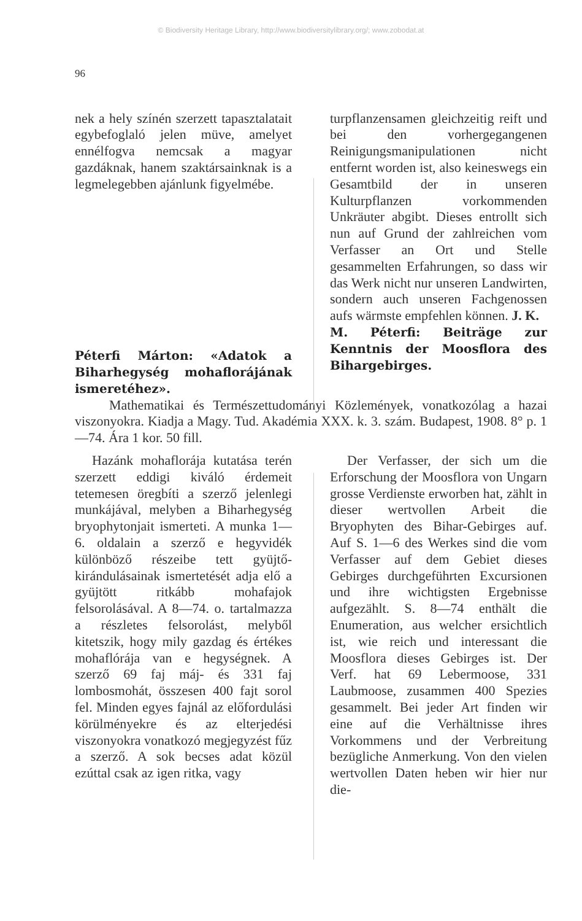© Biodiversity Heritage Library, http://www.biodiversitylibrary.org/; www.zobodat.at
96
nek a hely színén szerzett tapasztalatait egybefoglaló jelen müve, amelyet ennélfogva nemcsak a magyar gazdáknak, hanem szaktársainknak is a legmelegebben ajánlunk figyelmébe.
Péterfi Márton: «Adatok a Biharhegység mohaflorájának ismeretéhez».
turpflanzensamen gleichzeitig reift und bei den vorhergegangenen Reinigungsmanipulationen nicht entfernt worden ist, also keineswegs ein Gesamtbild der in unseren Kulturpflanzen vorkommenden Unkräuter abgibt. Dieses entrollt sich nun auf Grund der zahlreichen vom Verfasser an Ort und Stelle gesammelten Erfahrungen, so dass wir das Werk nicht nur unseren Landwirten, sondern auch unseren Fachgenossen aufs wärmste empfehlen können. J. K.
M. Péterfi: Beiträge zur Kenntnis der Moosflora des Bihargebirges.
Mathematikai és Természettudományi Közlemények, vonatkozólag a hazai viszonyokra. Kiadja a Magy. Tud. Akadémia XXX. k. 3. szám. Budapest, 1908. 8° p. 1—74. Ára 1 kor. 50 fill.
Hazánk mohaflorája kutatása terén szerzett eddigi kiváló érdemeit tetemesen öregbíti a szerző jelenlegi munkájával, melyben a Biharhegység bryophytonjait ismerteti. A munka 1—6. oldalain a szerző e hegyvidék különböző részeibe tett gyüjtő-kirándulásainak ismertetését adja elő a gyüjtött ritkább mohafajok felsorolásával. A 8—74. o. tartalmazza a részletes felsorolást, melyből kitetszik, hogy mily gazdag és értékes mohaflórája van e hegységnek. A szerző 69 faj máj- és 331 faj lombosmohát, összesen 400 fajt sorol fel. Minden egyes fajnál az előfordulási körülményekre és az elterjedési viszonyokra vonatkozó megjegyzést fűz a szerző. A sok becses adat közül ezúttal csak az igen ritka, vagy
Der Verfasser, der sich um die Erforschung der Moosflora von Ungarn grosse Verdienste erworben hat, zählt in dieser wertvollen Arbeit die Bryophyten des Bihar-Gebirges auf. Auf S. 1—6 des Werkes sind die vom Verfasser auf dem Gebiet dieses Gebirges durchgeführten Excursionen und ihre wichtigsten Ergebnisse aufgezählt. S. 8—74 enthält die Enumeration, aus welcher ersichtlich ist, wie reich und interessant die Moosflora dieses Gebirges ist. Der Verf. hat 69 Lebermoose, 331 Laubmoose, zusammen 400 Spezies gesammelt. Bei jeder Art finden wir eine auf die Verhältnisse ihres Vorkommens und der Verbreitung bezügliche Anmerkung. Von den vielen wertvollen Daten heben wir hier nur die-